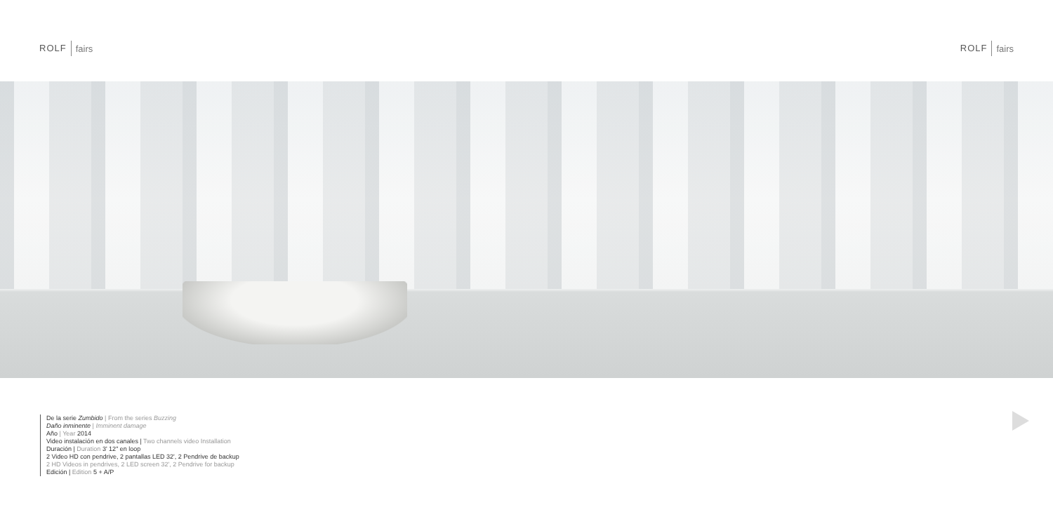ROLF fairs
ROLF fairs
De la serie Zumbido | From the series Buzzing
Daño inminente | Imminent damage
Año | Year 2014
Video instalación en dos canales | Two channels video Installation
Duración | Duration 3' 12" en loop
2 Video HD con pendrive, 2 pantallas LED 32', 2 Pendrive de backup
2 HD Videos in pendrives, 2 LED screen 32', 2 Pendrive for backup
Edición | Edition 5 + A/P